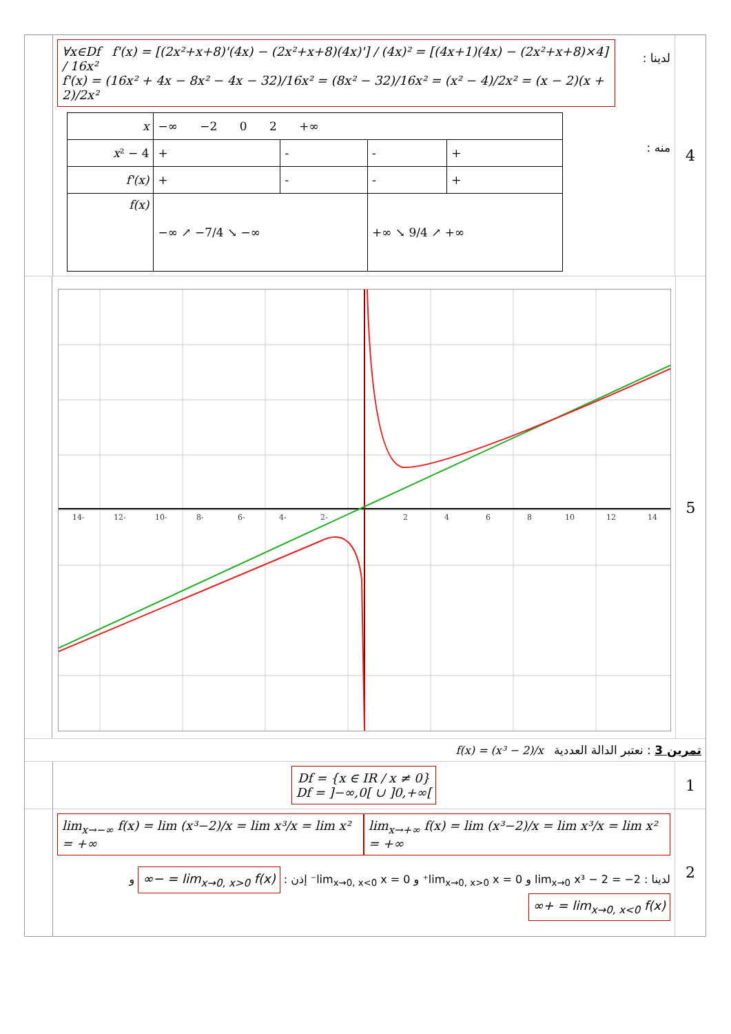∀x∈Df f'(x) = [(2x²+x+8)'(4x) − (2x²+x+8)(4x)'] / (4x)² = [(4x+1)(4x) − (2x²+x+8)×4] / 16x²
f'(x) = (16x² + 4x − 8x² − 4x − 32)/16x² = (8x² − 32)/16x² = (x² − 4)/2x² = (x − 2)(x + 2)/2x²
| x | −∞ −2 0 2 +∞ | | | |
| x ² − 4 | + | - | - | + |
| f'(x) | + | - | - | + |
| f(x) | −∞ ↗ −7/4 ↘ −∞ | | +∞ ↘ 9/4 ↗ +∞ | |
لدينا :
منه :
4
14-
12-
10-
8-
6-
4-
2-
2
4
6
8
10
12
14
5
f(x) = (x³ − 2)/x تمرين 3 : نعتبر الدالة العددية
Df = {x ∈ IR / x ≠ 0}
Df = ]−∞,0[ ∪ ]0,+∞[
1
lim<sub>x→−∞</sub> f(x) = lim (x³−2)/x = lim x³/x = lim x² = +∞
lim<sub>x→+∞</sub> f(x) = lim (x³−2)/x = lim x³/x = lim x² = +∞
لدينا : lim<sub>x→0</sub> x³ − 2 = −2 و lim<sub>x→0, x>0</sub> x = 0⁺ و lim<sub>x→0, x<0</sub> x = 0⁻ إذن : lim<sub>x→0, x>0</sub> f(x) = −∞ و lim<sub>x→0, x<0</sub> f(x) = +∞
2